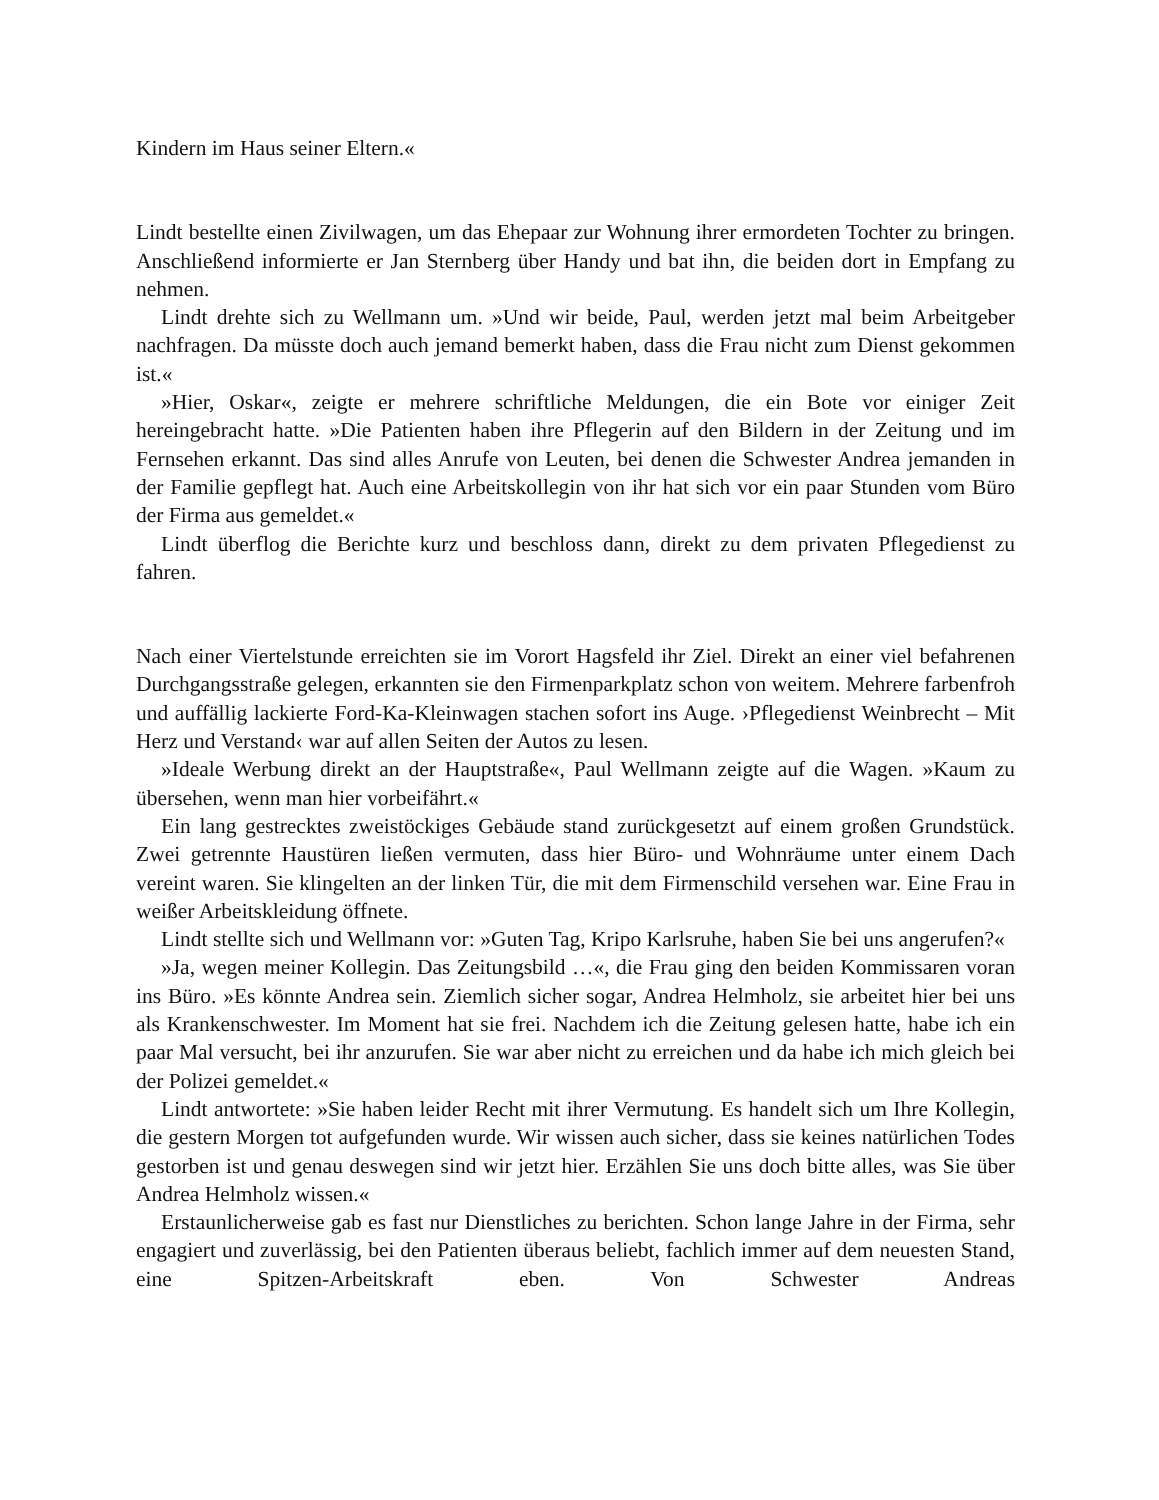Kindern im Haus seiner Eltern.«
Lindt bestellte einen Zivilwagen, um das Ehepaar zur Wohnung ihrer ermordeten Tochter zu bringen. Anschließend informierte er Jan Sternberg über Handy und bat ihn, die beiden dort in Empfang zu nehmen.
Lindt drehte sich zu Wellmann um. »Und wir beide, Paul, werden jetzt mal beim Arbeitgeber nachfragen. Da müsste doch auch jemand bemerkt haben, dass die Frau nicht zum Dienst gekommen ist.«
»Hier, Oskar«, zeigte er mehrere schriftliche Meldungen, die ein Bote vor einiger Zeit hereingebracht hatte. »Die Patienten haben ihre Pflegerin auf den Bildern in der Zeitung und im Fernsehen erkannt. Das sind alles Anrufe von Leuten, bei denen die Schwester Andrea jemanden in der Familie gepflegt hat. Auch eine Arbeitskollegin von ihr hat sich vor ein paar Stunden vom Büro der Firma aus gemeldet.«
Lindt überflog die Berichte kurz und beschloss dann, direkt zu dem privaten Pflegedienst zu fahren.
Nach einer Viertelstunde erreichten sie im Vorort Hagsfeld ihr Ziel. Direkt an einer viel befahrenen Durchgangsstraße gelegen, erkannten sie den Firmenparkplatz schon von weitem. Mehrere farbenfroh und auffällig lackierte Ford-Ka-Kleinwagen stachen sofort ins Auge. ›Pflegedienst Weinbrecht – Mit Herz und Verstand‹ war auf allen Seiten der Autos zu lesen.
»Ideale Werbung direkt an der Hauptstraße«, Paul Wellmann zeigte auf die Wagen. »Kaum zu übersehen, wenn man hier vorbeifährt.«
Ein lang gestrecktes zweistöckiges Gebäude stand zurückgesetzt auf einem großen Grundstück. Zwei getrennte Haustüren ließen vermuten, dass hier Büro- und Wohnräume unter einem Dach vereint waren. Sie klingelten an der linken Tür, die mit dem Firmenschild versehen war. Eine Frau in weißer Arbeitskleidung öffnete.
Lindt stellte sich und Wellmann vor: »Guten Tag, Kripo Karlsruhe, haben Sie bei uns angerufen?«
»Ja, wegen meiner Kollegin. Das Zeitungsbild …«, die Frau ging den beiden Kommissaren voran ins Büro. »Es könnte Andrea sein. Ziemlich sicher sogar, Andrea Helmholz, sie arbeitet hier bei uns als Krankenschwester. Im Moment hat sie frei. Nachdem ich die Zeitung gelesen hatte, habe ich ein paar Mal versucht, bei ihr anzurufen. Sie war aber nicht zu erreichen und da habe ich mich gleich bei der Polizei gemeldet.«
Lindt antwortete: »Sie haben leider Recht mit ihrer Vermutung. Es handelt sich um Ihre Kollegin, die gestern Morgen tot aufgefunden wurde. Wir wissen auch sicher, dass sie keines natürlichen Todes gestorben ist und genau deswegen sind wir jetzt hier. Erzählen Sie uns doch bitte alles, was Sie über Andrea Helmholz wissen.«
Erstaunlicherweise gab es fast nur Dienstliches zu berichten. Schon lange Jahre in der Firma, sehr engagiert und zuverlässig, bei den Patienten überaus beliebt, fachlich immer auf dem neuesten Stand, eine Spitzen-Arbeitskraft eben. Von Schwester Andreas